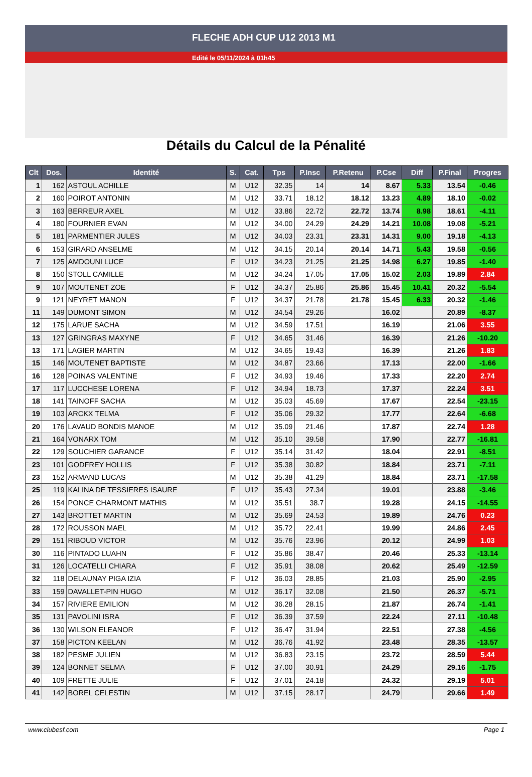FLECHE ADH CUP U12 2013 M1
Edité le 05/11/2024 à 01h45
Détails du Calcul de la Pénalité
| Clt | Dos. | Identité | S. | Cat. | Tps | P.Insc | P.Retenu | P.Cse | Diff | P.Final | Progres |
| --- | --- | --- | --- | --- | --- | --- | --- | --- | --- | --- | --- |
| 1 | 162 | ASTOUL ACHILLE | M | U12 | 32.35 | 14 | 14 | 8.67 | 5.33 | 13.54 | -0.46 |
| 2 | 160 | POIROT ANTONIN | M | U12 | 33.71 | 18.12 | 18.12 | 13.23 | 4.89 | 18.10 | -0.02 |
| 3 | 163 | BERREUR AXEL | M | U12 | 33.86 | 22.72 | 22.72 | 13.74 | 8.98 | 18.61 | -4.11 |
| 4 | 180 | FOURNIER EVAN | M | U12 | 34.00 | 24.29 | 24.29 | 14.21 | 10.08 | 19.08 | -5.21 |
| 5 | 181 | PARMENTIER JULES | M | U12 | 34.03 | 23.31 | 23.31 | 14.31 | 9.00 | 19.18 | -4.13 |
| 6 | 153 | GIRARD ANSELME | M | U12 | 34.15 | 20.14 | 20.14 | 14.71 | 5.43 | 19.58 | -0.56 |
| 7 | 125 | AMDOUNI LUCE | F | U12 | 34.23 | 21.25 | 21.25 | 14.98 | 6.27 | 19.85 | -1.40 |
| 8 | 150 | STOLL CAMILLE | M | U12 | 34.24 | 17.05 | 17.05 | 15.02 | 2.03 | 19.89 | 2.84 |
| 9 | 107 | MOUTENET ZOE | F | U12 | 34.37 | 25.86 | 25.86 | 15.45 | 10.41 | 20.32 | -5.54 |
| 9 | 121 | NEYRET MANON | F | U12 | 34.37 | 21.78 | 21.78 | 15.45 | 6.33 | 20.32 | -1.46 |
| 11 | 149 | DUMONT SIMON | M | U12 | 34.54 | 29.26 | | 16.02 | | 20.89 | -8.37 |
| 12 | 175 | LARUE SACHA | M | U12 | 34.59 | 17.51 | | 16.19 | | 21.06 | 3.55 |
| 13 | 127 | GRINGRAS MAXYNE | F | U12 | 34.65 | 31.46 | | 16.39 | | 21.26 | -10.20 |
| 13 | 171 | LAGIER MARTIN | M | U12 | 34.65 | 19.43 | | 16.39 | | 21.26 | 1.83 |
| 15 | 146 | MOUTENET BAPTISTE | M | U12 | 34.87 | 23.66 | | 17.13 | | 22.00 | -1.66 |
| 16 | 128 | POINAS VALENTINE | F | U12 | 34.93 | 19.46 | | 17.33 | | 22.20 | 2.74 |
| 17 | 117 | LUCCHESE LORENA | F | U12 | 34.94 | 18.73 | | 17.37 | | 22.24 | 3.51 |
| 18 | 141 | TAINOFF SACHA | M | U12 | 35.03 | 45.69 | | 17.67 | | 22.54 | -23.15 |
| 19 | 103 | ARCKX TELMA | F | U12 | 35.06 | 29.32 | | 17.77 | | 22.64 | -6.68 |
| 20 | 176 | LAVAUD BONDIS MANOE | M | U12 | 35.09 | 21.46 | | 17.87 | | 22.74 | 1.28 |
| 21 | 164 | VONARX TOM | M | U12 | 35.10 | 39.58 | | 17.90 | | 22.77 | -16.81 |
| 22 | 129 | SOUCHIER GARANCE | F | U12 | 35.14 | 31.42 | | 18.04 | | 22.91 | -8.51 |
| 23 | 101 | GODFREY HOLLIS | F | U12 | 35.38 | 30.82 | | 18.84 | | 23.71 | -7.11 |
| 23 | 152 | ARMAND LUCAS | M | U12 | 35.38 | 41.29 | | 18.84 | | 23.71 | -17.58 |
| 25 | 119 | KALINA DE TESSIERES ISAURE | F | U12 | 35.43 | 27.34 | | 19.01 | | 23.88 | -3.46 |
| 26 | 154 | PONCE CHARMONT MATHIS | M | U12 | 35.51 | 38.7 | | 19.28 | | 24.15 | -14.55 |
| 27 | 143 | BROTTET MARTIN | M | U12 | 35.69 | 24.53 | | 19.89 | | 24.76 | 0.23 |
| 28 | 172 | ROUSSON MAEL | M | U12 | 35.72 | 22.41 | | 19.99 | | 24.86 | 2.45 |
| 29 | 151 | RIBOUD VICTOR | M | U12 | 35.76 | 23.96 | | 20.12 | | 24.99 | 1.03 |
| 30 | 116 | PINTADO LUAHN | F | U12 | 35.86 | 38.47 | | 20.46 | | 25.33 | -13.14 |
| 31 | 126 | LOCATELLI CHIARA | F | U12 | 35.91 | 38.08 | | 20.62 | | 25.49 | -12.59 |
| 32 | 118 | DELAUNAY PIGA IZIA | F | U12 | 36.03 | 28.85 | | 21.03 | | 25.90 | -2.95 |
| 33 | 159 | DAVALLET-PIN HUGO | M | U12 | 36.17 | 32.08 | | 21.50 | | 26.37 | -5.71 |
| 34 | 157 | RIVIERE EMILION | M | U12 | 36.28 | 28.15 | | 21.87 | | 26.74 | -1.41 |
| 35 | 131 | PAVOLINI ISRA | F | U12 | 36.39 | 37.59 | | 22.24 | | 27.11 | -10.48 |
| 36 | 130 | WILSON ELEANOR | F | U12 | 36.47 | 31.94 | | 22.51 | | 27.38 | -4.56 |
| 37 | 158 | PICTON KEELAN | M | U12 | 36.76 | 41.92 | | 23.48 | | 28.35 | -13.57 |
| 38 | 182 | PESME JULIEN | M | U12 | 36.83 | 23.15 | | 23.72 | | 28.59 | 5.44 |
| 39 | 124 | BONNET SELMA | F | U12 | 37.00 | 30.91 | | 24.29 | | 29.16 | -1.75 |
| 40 | 109 | FRETTE JULIE | F | U12 | 37.01 | 24.18 | | 24.32 | | 29.19 | 5.01 |
| 41 | 142 | BOREL CELESTIN | M | U12 | 37.15 | 28.17 | | 24.79 | | 29.66 | 1.49 |
www.clubesf.com Page 1